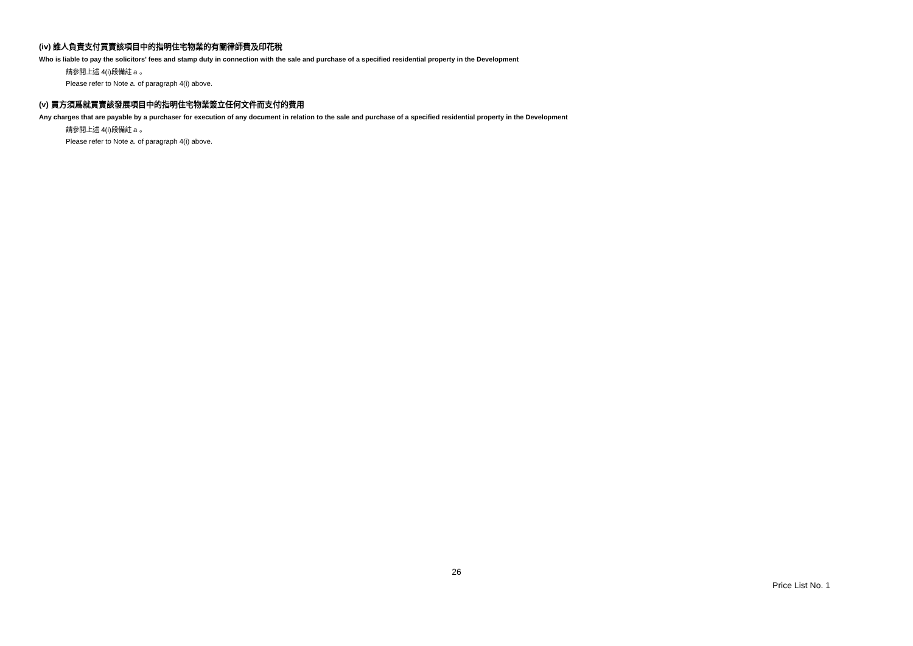(iv) 誰人負責支付買賣該項目中的指明住宅物業的有關律師費及印花稅
Who is liable to pay the solicitors' fees and stamp duty in connection with the sale and purchase of a specified residential property in the Development
請參閱上述 4(i)段備註 a 。
Please refer to Note a. of paragraph 4(i) above.
(v) 買方須爲就買賣該發展項目中的指明住宅物業簽立任何文件而支付的費用
Any charges that are payable by a purchaser for execution of any document in relation to the sale and purchase of a specified residential property in the Development
請參閱上述 4(i)段備註 a 。
Please refer to Note a. of paragraph 4(i) above.
26
Price List No. 1